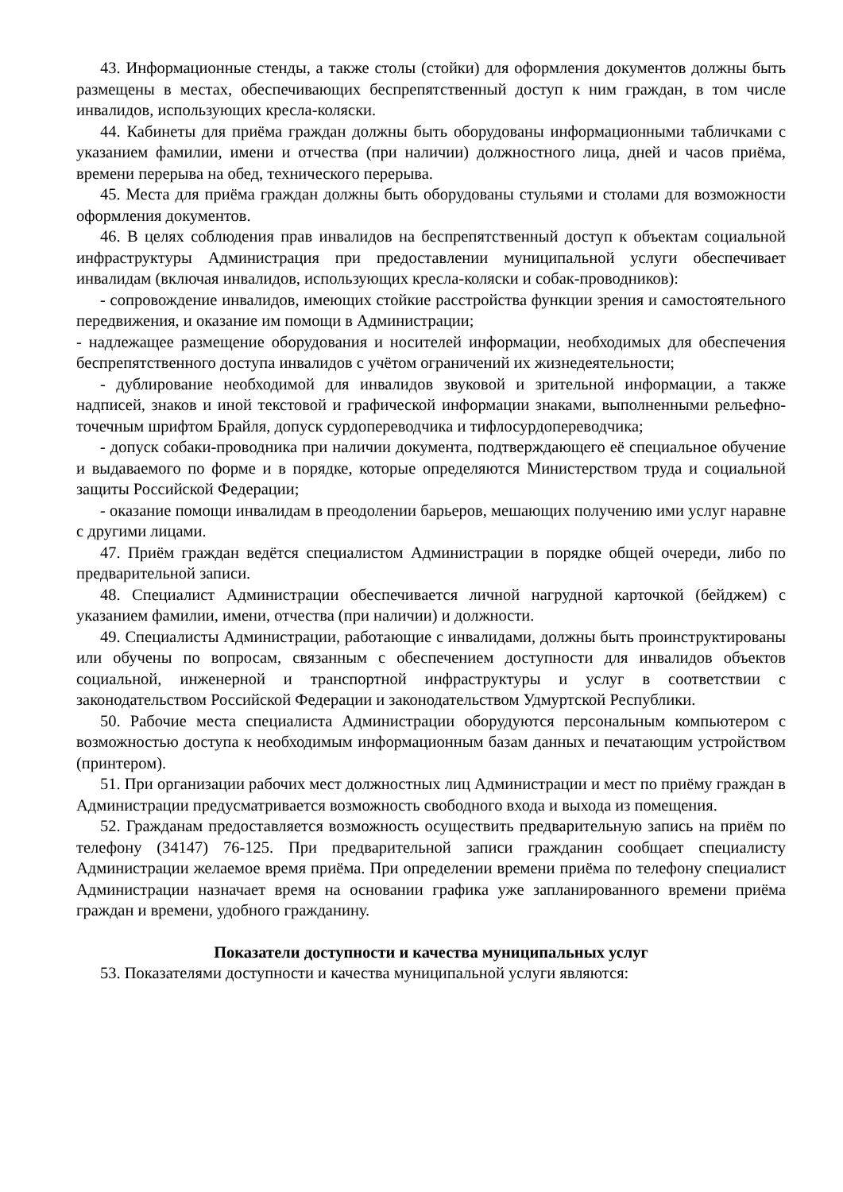43. Информационные стенды, а также столы (стойки) для оформления документов должны быть размещены в местах, обеспечивающих беспрепятственный доступ к ним граждан, в том числе инвалидов, использующих кресла-коляски.
44. Кабинеты для приёма граждан должны быть оборудованы информационными табличками с указанием фамилии, имени и отчества (при наличии) должностного лица, дней и часов приёма, времени перерыва на обед, технического перерыва.
45. Места для приёма граждан должны быть оборудованы стульями и столами для возможности оформления документов.
46. В целях соблюдения прав инвалидов на беспрепятственный доступ к объектам социальной инфраструктуры Администрация при предоставлении муниципальной услуги обеспечивает инвалидам (включая инвалидов, использующих кресла-коляски и собак-проводников):
- сопровождение инвалидов, имеющих стойкие расстройства функции зрения и самостоятельного передвижения, и оказание им помощи в Администрации;
- надлежащее размещение оборудования и носителей информации, необходимых для обеспечения беспрепятственного доступа инвалидов с учётом ограничений их жизнедеятельности;
- дублирование необходимой для инвалидов звуковой и зрительной информации, а также надписей, знаков и иной текстовой и графической информации знаками, выполненными рельефно-точечным шрифтом Брайля, допуск сурдопереводчика и тифлосурдопереводчика;
- допуск собаки-проводника при наличии документа, подтверждающего её специальное обучение и выдаваемого по форме и в порядке, которые определяются Министерством труда и социальной защиты Российской Федерации;
- оказание помощи инвалидам в преодолении барьеров, мешающих получению ими услуг наравне с другими лицами.
47. Приём граждан ведётся специалистом Администрации в порядке общей очереди, либо по предварительной записи.
48. Специалист Администрации обеспечивается личной нагрудной карточкой (бейджем) с указанием фамилии, имени, отчества (при наличии) и должности.
49. Специалисты Администрации, работающие с инвалидами, должны быть проинструктированы или обучены по вопросам, связанным с обеспечением доступности для инвалидов объектов социальной, инженерной и транспортной инфраструктуры и услуг в соответствии с законодательством Российской Федерации и законодательством Удмуртской Республики.
50. Рабочие места специалиста Администрации оборудуются персональным компьютером с возможностью доступа к необходимым информационным базам данных и печатающим устройством (принтером).
51. При организации рабочих мест должностных лиц Администрации и мест по приёму граждан в Администрации предусматривается возможность свободного входа и выхода из помещения.
52. Гражданам предоставляется возможность осуществить предварительную запись на приём по телефону (34147) 76-125. При предварительной записи гражданин сообщает специалисту Администрации желаемое время приёма. При определении времени приёма по телефону специалист Администрации назначает время на основании графика уже запланированного времени приёма граждан и времени, удобного гражданину.
Показатели доступности и качества муниципальных услуг
53. Показателями доступности и качества муниципальной услуги являются: